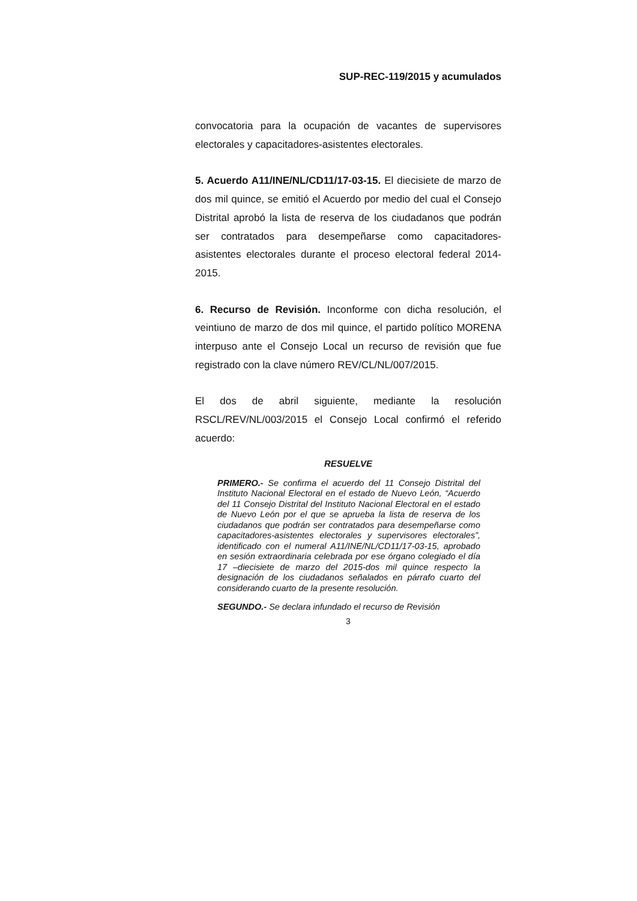SUP-REC-119/2015 y acumulados
convocatoria para la ocupación de vacantes de supervisores electorales y capacitadores-asistentes electorales.
5. Acuerdo A11/INE/NL/CD11/17-03-15. El diecisiete de marzo de dos mil quince, se emitió el Acuerdo por medio del cual el Consejo Distrital aprobó la lista de reserva de los ciudadanos que podrán ser contratados para desempeñarse como capacitadores-asistentes electorales durante el proceso electoral federal 2014-2015.
6. Recurso de Revisión. Inconforme con dicha resolución, el veintiuno de marzo de dos mil quince, el partido político MORENA interpuso ante el Consejo Local un recurso de revisión que fue registrado con la clave número REV/CL/NL/007/2015.
El dos de abril siguiente, mediante la resolución RSCL/REV/NL/003/2015 el Consejo Local confirmó el referido acuerdo:
RESUELVE
PRIMERO.- Se confirma el acuerdo del 11 Consejo Distrital del Instituto Nacional Electoral en el estado de Nuevo León, “Acuerdo del 11 Consejo Distrital del Instituto Nacional Electoral en el estado de Nuevo León por el que se aprueba la lista de reserva de los ciudadanos que podrán ser contratados para desempeñarse como capacitadores-asistentes electorales y supervisores electorales”, identificado con el numeral A11/INE/NL/CD11/17-03-15, aprobado en sesión extraordinaria celebrada por ese órgano colegiado el día 17 –diecisiete de marzo del 2015-dos mil quince respecto la designación de los ciudadanos señalados en párrafo cuarto del considerando cuarto de la presente resolución.
SEGUNDO.- Se declara infundado el recurso de Revisión
3